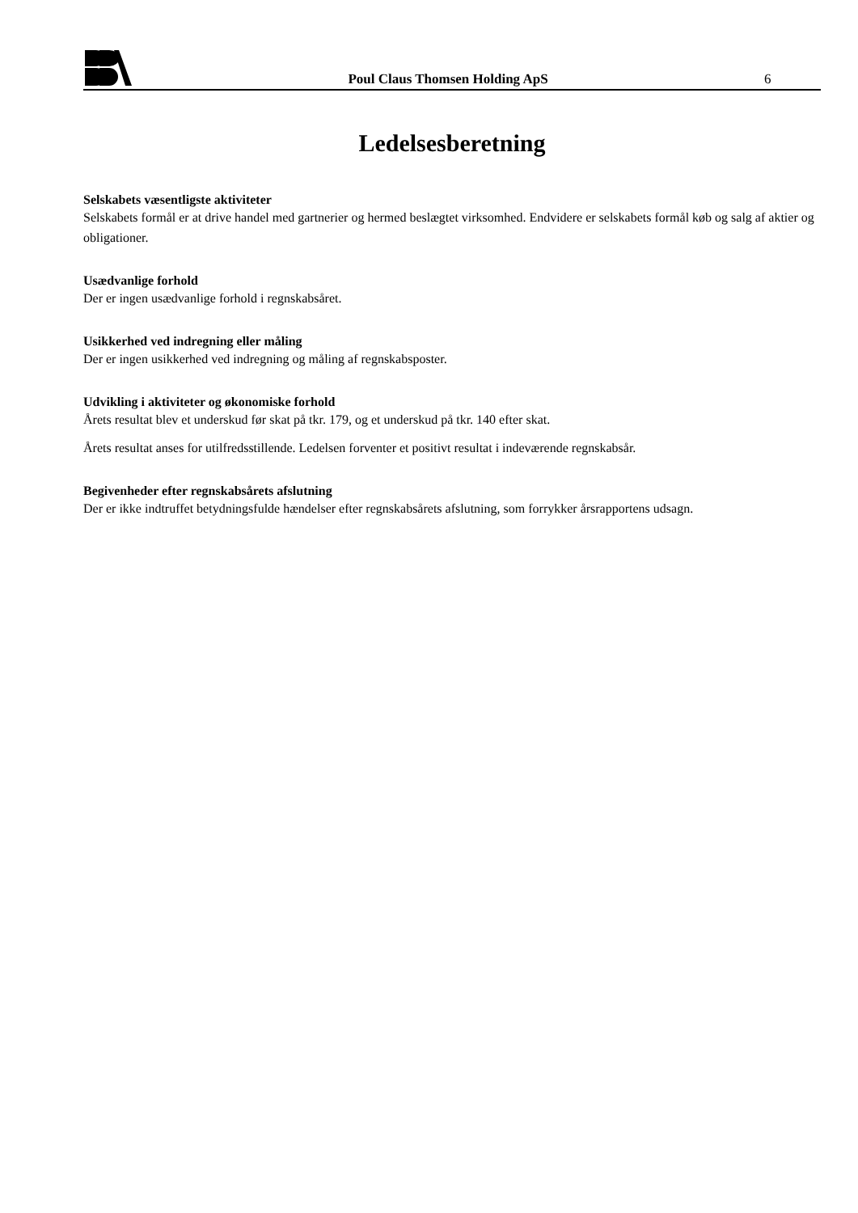Poul Claus Thomsen Holding ApS
6
Ledelsesberetning
Selskabets væsentligste aktiviteter
Selskabets formål er at drive handel med gartnerier og hermed beslægtet virksomhed. Endvidere er selskabets formål køb og salg af aktier og obligationer.
Usædvanlige forhold
Der er ingen usædvanlige forhold i regnskabsåret.
Usikkerhed ved indregning eller måling
Der er ingen usikkerhed ved indregning og måling af regnskabsposter.
Udvikling i aktiviteter og økonomiske forhold
Årets resultat blev et underskud før skat på tkr. 179, og et underskud på tkr. 140 efter skat.
Årets resultat anses for utilfredsstillende. Ledelsen forventer et positivt resultat i indeværende regnskabsår.
Begivenheder efter regnskabsårets afslutning
Der er ikke indtruffet betydningsfulde hændelser efter regnskabsårets afslutning, som forrykker årsrapportens udsagn.